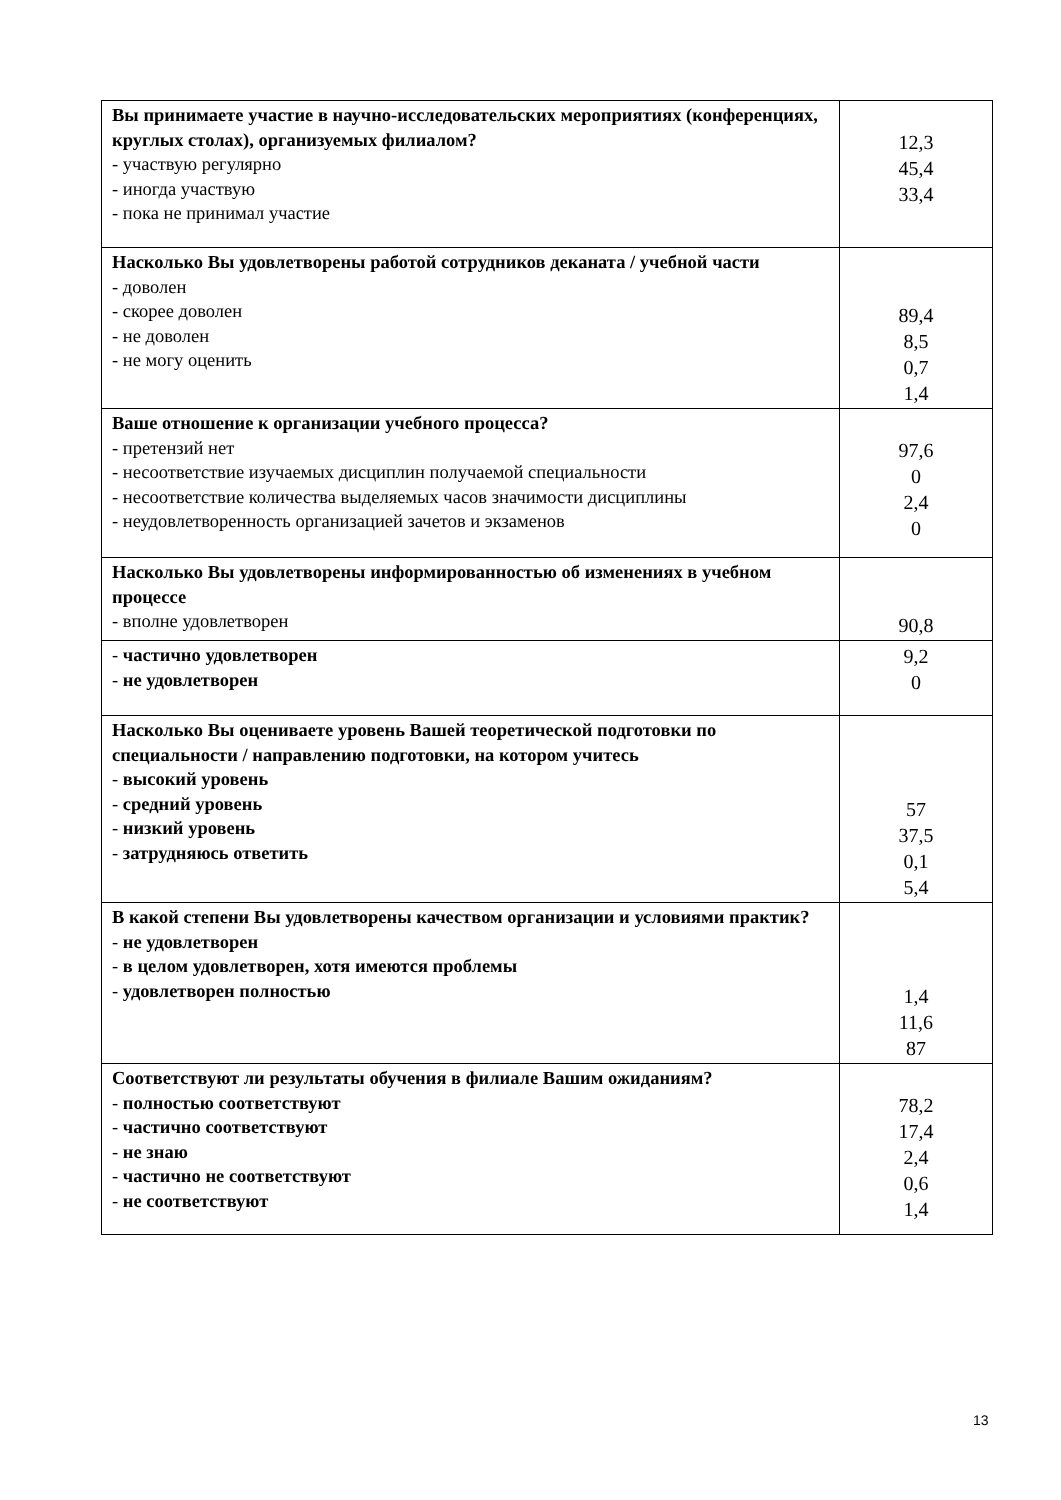| Вы принимаете участие в научно-исследовательских мероприятиях (конференциях, круглых столах), организуемых филиалом? - участвую регулярно - иногда участвую - пока не принимал участие | 12,3 45,4 33,4 |
| Насколько Вы удовлетворены работой сотрудников деканата / учебной части - доволен - скорее доволен - не доволен - не могу оценить | 89,4 8,5 0,7 1,4 |
| Ваше отношение к организации учебного процесса? - претензий нет - несоответствие изучаемых дисциплин получаемой специальности - несоответствие количества выделяемых часов значимости дисциплины - неудовлетворенность организацией зачетов и экзаменов | 97,6 0 2,4 0 |
| Насколько Вы удовлетворены информированностью об изменениях в учебном процессе - вполне удовлетворен | 90,8 |
| - частично удовлетворен - не удовлетворен | 9,2 0 |
| Насколько Вы оцениваете уровень Вашей теоретической подготовки по специальности / направлению подготовки, на котором учитесь - высокий уровень - средний уровень - низкий уровень - затрудняюсь ответить | 57 37,5 0,1 5,4 |
| В какой степени Вы удовлетворены качеством организации и условиями практик? - не удовлетворен - в целом удовлетворен, хотя имеются проблемы - удовлетворен полностью | 1,4 11,6 87 |
| Соответствуют ли результаты обучения в филиале Вашим ожиданиям? - полностью соответствуют - частично соответствуют - не знаю - частично не соответствуют - не соответствуют | 78,2 17,4 2,4 0,6 1,4 |
13